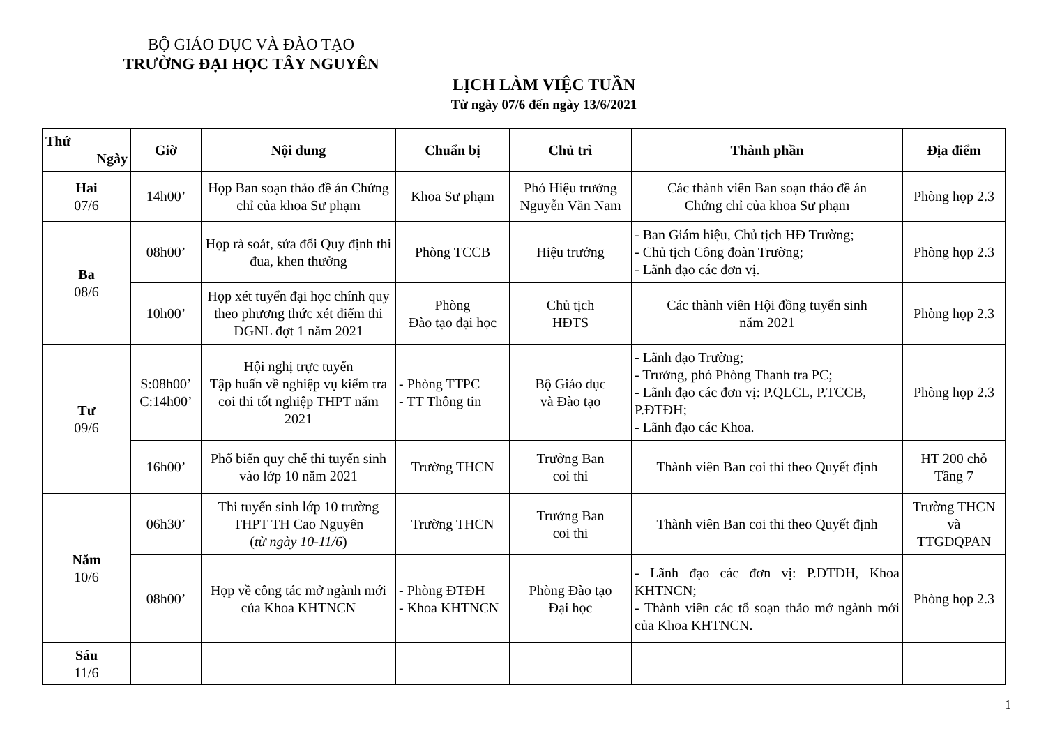BỘ GIÁO DỤC VÀ ĐÀO TẠO
TRƯỜNG ĐẠI HỌC TÂY NGUYÊN
LỊCH LÀM VIỆC TUẦN
Từ ngày 07/6 đến ngày 13/6/2021
| Thứ Ngày | Giờ | Nội dung | Chuẩn bị | Chủ trì | Thành phần | Địa điểm |
| --- | --- | --- | --- | --- | --- | --- |
| Hai 07/6 | 14h00’ | Họp Ban soạn thảo đề án Chứng chỉ của khoa Sư phạm | Khoa Sư phạm | Phó Hiệu trưởng Nguyễn Văn Nam | Các thành viên Ban soạn thảo đề án Chứng chỉ của khoa Sư phạm | Phòng họp 2.3 |
| Ba 08/6 | 08h00’ | Họp rà soát, sửa đổi Quy định thi đua, khen thưởng | Phòng TCCB | Hiệu trưởng | - Ban Giám hiệu, Chủ tịch HĐ Trường; - Chủ tịch Công đoàn Trường; - Lãnh đạo các đơn vị. | Phòng họp 2.3 |
| | 10h00’ | Họp xét tuyển đại học chính quy theo phương thức xét điểm thi ĐGNL đợt 1 năm 2021 | Phòng Đào tạo đại học | Chủ tịch HĐTS | Các thành viên Hội đồng tuyển sinh năm 2021 | Phòng họp 2.3 |
| Tư 09/6 | S:08h00’ C:14h00’ | Hội nghị trực tuyến Tập huấn về nghiệp vụ kiểm tra coi thi tốt nghiệp THPT năm 2021 | - Phòng TTPC - TT Thông tin | Bộ Giáo dục và Đào tạo | - Lãnh đạo Trường; - Trưởng, phó Phòng Thanh tra PC; - Lãnh đạo các đơn vị: P.QLCL, P.TCCB, P.ĐTĐH; - Lãnh đạo các Khoa. | Phòng họp 2.3 |
| | 16h00’ | Phổ biến quy chế thi tuyển sinh vào lớp 10 năm 2021 | Trường THCN | Trưởng Ban coi thi | Thành viên Ban coi thi theo Quyết định | HT 200 chỗ Tầng 7 |
| Năm 10/6 | 06h30’ | Thi tuyển sinh lớp 10 trường THPT TH Cao Nguyên ( từ ngày 10-11/6 ) | Trường THCN | Trưởng Ban coi thi | Thành viên Ban coi thi theo Quyết định | Trường THCN và TTGDQPAN |
| | 08h00’ | Họp về công tác mở ngành mới của Khoa KHTNCN | - Phòng ĐTĐH - Khoa KHTNCN | Phòng Đào tạo Đại học | - Lãnh đạo các đơn vị: P.ĐTĐH, Khoa KHTNCN; - Thành viên các tổ soạn thảo mở ngành mới của Khoa KHTNCN. | Phòng họp 2.3 |
| Sáu 11/6 | | | | | | |
1